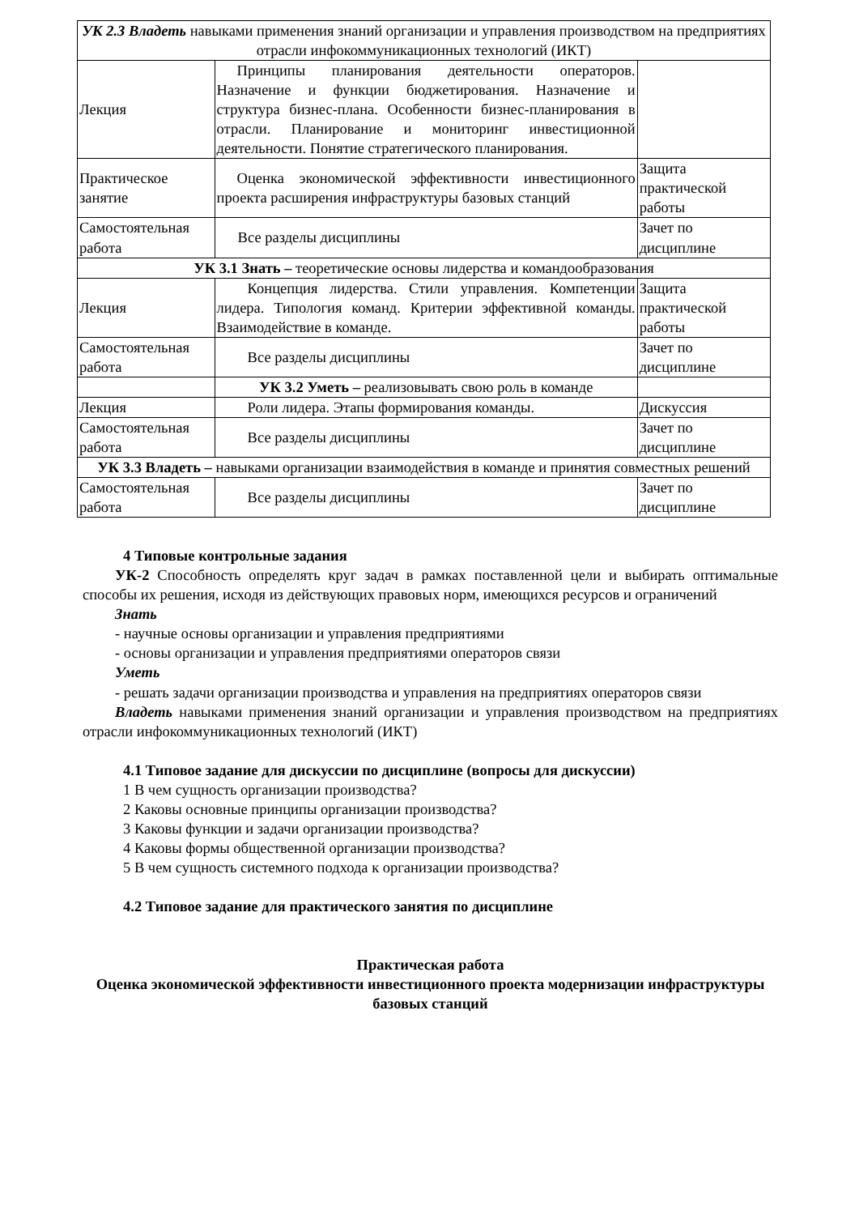| УК 2.3 Владеть навыками применения знаний организации и управления производством на предприятиях отрасли инфокоммуникационных технологий (ИКТ) | | |
| Лекция | Принципы планирования деятельности операторов. Назначение и функции бюджетирования. Назначение и структура бизнес-плана. Особенности бизнес-планирования в отрасли. Планирование и мониторинг инвестиционной деятельности. Понятие стратегического планирования. | |
| Практическое занятие | Оценка экономической эффективности инвестиционного проекта расширения инфраструктуры базовых станций | Защита практической работы |
| Самостоятельная работа | Все разделы дисциплины | Зачет по дисциплине |
| УК 3.1 Знать – теоретические основы лидерства и командообразования | | |
| Лекция | Концепция лидерства. Стили управления. Компетенции лидера. Типология команд. Критерии эффективной команды. Взаимодействие в команде. | Защита практической работы |
| Самостоятельная работа | Все разделы дисциплины | Зачет по дисциплине |
| | УК 3.2 Уметь – реализовывать свою роль в команде | |
| Лекция | Роли лидера. Этапы формирования команды. | Дискуссия |
| Самостоятельная работа | Все разделы дисциплины | Зачет по дисциплине |
| УК 3.3 Владеть – навыками организации взаимодействия в команде и принятия совместных решений | | |
| Самостоятельная работа | Все разделы дисциплины | Зачет по дисциплине |
4 Типовые контрольные задания
УК-2 Способность определять круг задач в рамках поставленной цели и выбирать оптимальные способы их решения, исходя из действующих правовых норм, имеющихся ресурсов и ограничений
Знать
- научные основы организации и управления предприятиями
- основы организации и управления предприятиями операторов связи
Уметь
- решать задачи организации производства и управления на предприятиях операторов связи
Владеть навыками применения знаний организации и управления производством на предприятиях отрасли инфокоммуникационных технологий (ИКТ)
4.1 Типовое задание для дискуссии по дисциплине (вопросы для дискуссии)
1 В чем сущность организации производства?
2 Каковы основные принципы организации производства?
3 Каковы функции и задачи организации производства?
4 Каковы формы общественной организации производства?
5 В чем сущность системного подхода к организации производства?
4.2 Типовое задание для практического занятия по дисциплине
Практическая работа
Оценка экономической эффективности инвестиционного проекта модернизации инфраструктуры базовых станций